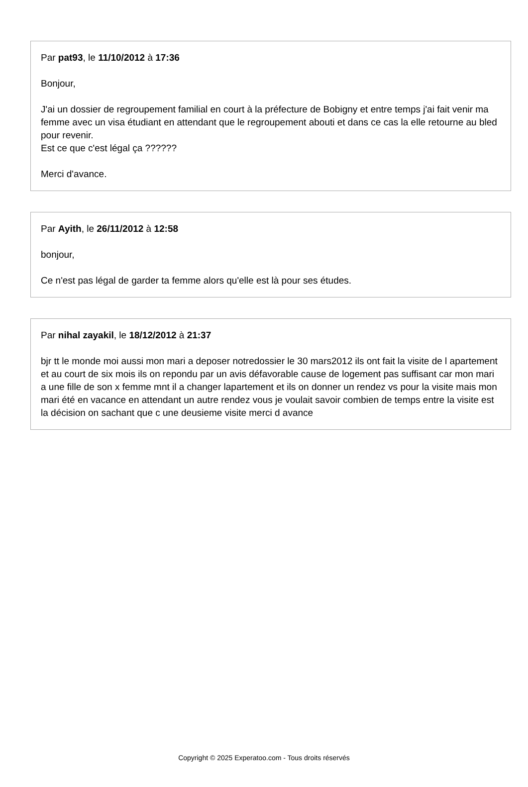Par pat93, le 11/10/2012 à 17:36
Bonjour,
J'ai un dossier de regroupement familial en court à la préfecture de Bobigny et entre temps j'ai fait venir ma femme avec un visa étudiant en attendant que le regroupement abouti et dans ce cas la elle retourne au bled pour revenir.
Est ce que c'est légal ça ??????
Merci d'avance.
Par Ayith, le 26/11/2012 à 12:58
bonjour,
Ce n'est pas légal de garder ta femme alors qu'elle est là pour ses études.
Par nihal zayakil, le 18/12/2012 à 21:37
bjr tt le monde moi aussi mon mari a deposer notredossier le 30 mars2012 ils ont fait la visite de l apartement et au court de six mois ils on repondu par un avis défavorable cause de logement pas suffisant car mon mari a une fille de son x femme mnt il a changer lapartement et ils on donner un rendez vs pour la visite mais mon mari été en vacance en attendant un autre rendez vous je voulait savoir combien de temps entre la visite est la décision on sachant que c une deusieme visite merci d avance
Copyright © 2025 Experatoo.com - Tous droits réservés